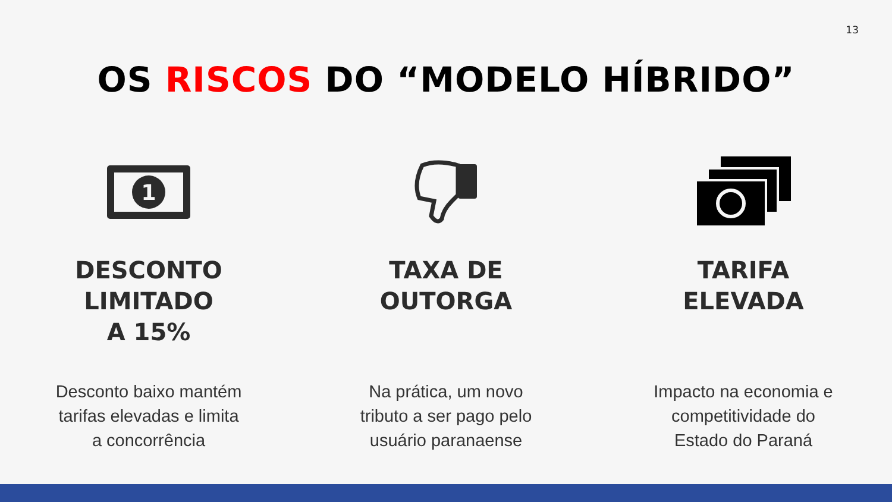13
OS RISCOS DO “MODELO HÍBRIDO”
1
DESCONTO
LIMITADO
A 15%
Desconto baixo mantém
tarifas elevadas e limita
a concorrência
TAXA DE
OUTORGA
Na prática, um novo
tributo a ser pago pelo
usuário paranaense
TARIFA
ELEVADA
Impacto na economia e
competitividade do
Estado do Paraná